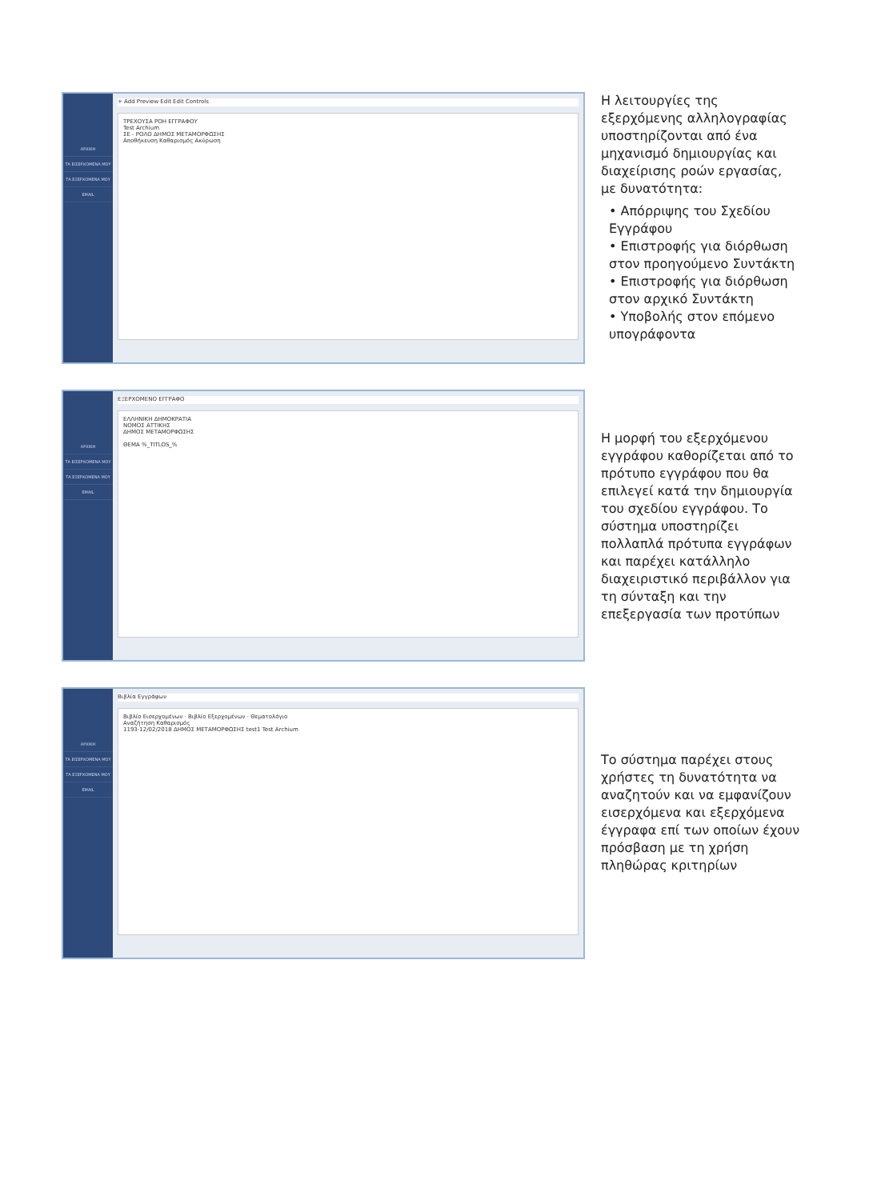ΑΡΧΙΚΗ
ΤΑ ΕΙΣΕΡΧΟΜΕΝΑ ΜΟΥ
ΤΑ ΕΞΕΡΧΟΜΕΝΑ ΜΟΥ
EMAIL
+ Add Preview Edit Edit Controls
ΤΡΕΧΟΥΣΑ ΡΟΗ ΕΓΓΡΑΦΟΥ
Test Archium
ΣΕ - ΡΟΛΟ ΔΗΜΟΣ ΜΕΤΑΜΟΡΦΩΣΗΣ
Αποθήκευση Καθαρισμός Ακύρωση
Η λειτουργίες της εξερχόμενης αλληλογραφίας υποστηρίζονται από ένα μηχανισμό δημιουργίας και διαχείρισης ροών εργασίας, με δυνατότητα:
• Απόρριψης του Σχεδίου Εγγράφου
• Επιστροφής για διόρθωση στον προηγούμενο Συντάκτη
• Επιστροφής για διόρθωση στον αρχικό Συντάκτη
• Υποβολής στον επόμενο υπογράφοντα
ΑΡΧΙΚΗ
ΤΑ ΕΙΣΕΡΧΟΜΕΝΑ ΜΟΥ
ΤΑ ΕΞΕΡΧΟΜΕΝΑ ΜΟΥ
EMAIL
ΕΞΕΡΧΟΜΕΝΟ ΕΓΓΡΑΦΟ
ΕΛΛΗΝΙΚΗ ΔΗΜΟΚΡΑΤΙΑ
ΝΟΜΟΣ ΑΤΤΙΚΗΣ
ΔΗΜΟΣ ΜΕΤΑΜΟΡΦΩΣΗΣ
ΘΕΜΑ %_TITLOS_%
Η μορφή του εξερχόμενου εγγράφου καθορίζεται από το πρότυπο εγγράφου που θα επιλεγεί κατά την δημιουργία του σχεδίου εγγράφου. Το σύστημα υποστηρίζει πολλαπλά πρότυπα εγγράφων και παρέχει κατάλληλο διαχειριστικό περιβάλλον για τη σύνταξη και την επεξεργασία των προτύπων
ΑΡΧΙΚΗ
ΤΑ ΕΙΣΕΡΧΟΜΕΝΑ ΜΟΥ
ΤΑ ΕΞΕΡΧΟΜΕΝΑ ΜΟΥ
EMAIL
Βιβλία Εγγράφων
Βιβλίο Εισερχομένων · Βιβλίο Εξερχομένων · Θεματολόγιο
Αναζήτηση Καθαρισμός
1193-12/02/2018 ΔΗΜΟΣ ΜΕΤΑΜΟΡΦΩΣΗΣ test1 Test Archium
Το σύστημα παρέχει στους χρήστες τη δυνατότητα να αναζητούν και να εμφανίζουν εισερχόμενα και εξερχόμενα έγγραφα επί των οποίων έχουν πρόσβαση με τη χρήση πληθώρας κριτηρίων